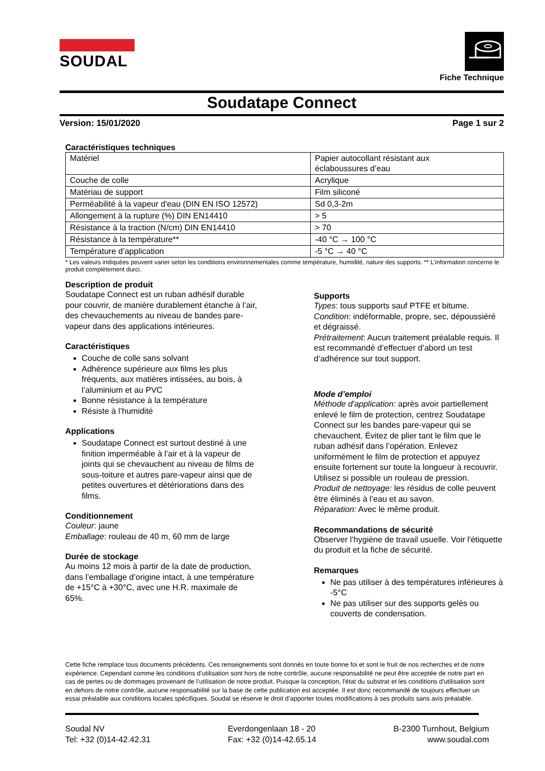SOUDAL
Fiche Technique
Soudatape Connect
Version: 15/01/2020 Page 1 sur 2
Caractéristiques techniques
| Matériel | Papier autocollant résistant aux éclaboussures d’eau |
| Couche de colle | Acrylique |
| Matériau de support | Film siliconé |
| Perméabilité à la vapeur d'eau (DIN EN ISO 12572) | Sd 0,3-2m |
| Allongement à la rupture (%) DIN EN14410 | > 5 |
| Résistance à la traction (N/cm) DIN EN14410 | > 70 |
| Résistance à la température** | -40 °C → 100 °C |
| Température d’application | -5 °C → 40 °C |
* Les valeurs indiquées peuvent varier selon les conditions environnementales comme température, humidité, nature des supports. ** L'information concerne le produit complètement durci.
Description de produit
Soudatape Connect est un ruban adhésif durable pour couvrir, de manière durablement étanche à l’air, des chevauchements au niveau de bandes pare-vapeur dans des applications intérieures.
Caractéristiques
Couche de colle sans solvant
Adhérence supérieure aux films les plus fréquents, aux matières intissées, au bois, à l’aluminium et au PVC
Bonne résistance à la température
Résiste à l’humidité
Applications
Soudatape Connect est surtout destiné à une finition imperméable à l’air et à la vapeur de joints qui se chevauchent au niveau de films de sous-toiture et autres pare-vapeur ainsi que de petites ouvertures et détériorations dans des films.
Conditionnement
Couleur: jaune
Emballage: rouleau de 40 m, 60 mm de large
Durée de stockage
Au moins 12 mois à partir de la date de production, dans l’emballage d’origine intact, à une température de +15°C à +30°C, avec une H.R. maximale de 65%.
Supports
Types: tous supports sauf PTFE et bitume.
Condition: indéformable, propre, sec, dépoussiéré et dégraissé.
Prétraitement: Aucun traitement préalable requis. Il est recommandé d’effectuer d’abord un test d’adhérence sur tout support.
Mode d’emploi
Méthode d'application: après avoir partiellement enlevé le film de protection, centrez Soudatape Connect sur les bandes pare-vapeur qui se chevauchent. Évitez de plier tant le film que le ruban adhésif dans l’opération. Enlevez uniformément le film de protection et appuyez ensuite fortement sur toute la longueur à recouvrir. Utilisez si possible un rouleau de pression.
Produit de nettoyage: les résidus de colle peuvent être éliminés à l’eau et au savon.
Réparation: Avec le même produit.
Recommandations de sécurité
Observer l’hygiène de travail usuelle. Voir l'étiquette du produit et la fiche de sécurité.
Remarques
Ne pas utiliser à des températures inférieures à -5°C
Ne pas utiliser sur des supports gelés ou couverts de condensation.
Cette fiche remplace tous documents précédents. Ces renseignements sont donnés en toute bonne foi et sont le fruit de nos recherches et de notre expérience. Cependant comme les conditions d’utilisation sont hors de notre contrôle, aucune responsabilité ne peut être acceptée de notre part en cas de pertes ou de dommages provenant de l’utilisation de notre produit. Puisque la conception, l'état du substrat et les conditions d'utilisation sont en dehors de notre contrôle, aucune responsabilité sur la base de cette publication est acceptée. Il est donc recommandé de toujours effectuer un essai préalable aux conditions locales spécifiques. Soudal se réserve le droit d’apporter toutes modifications à ses produits sans avis préalable.
Soudal NV
Tel: +32 (0)14-42.42.31
Everdongenlaan 18 - 20
Fax: +32 (0)14-42.65.14
B-2300 Turnhout, Belgium
www.soudal.com